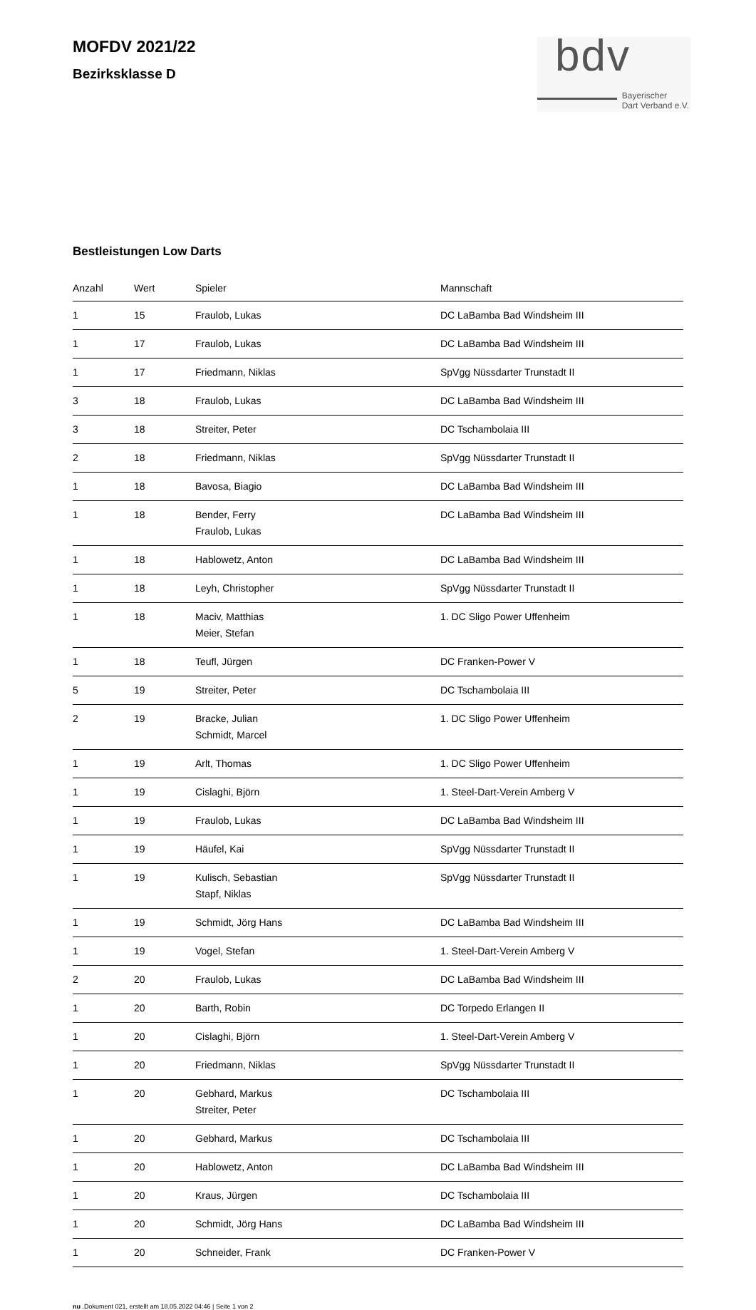MOFDV 2021/22
Bezirksklasse D
bdv
Bayerischer
Dart Verband e.V.
Bestleistungen Low Darts
| Anzahl | Wert | Spieler | Mannschaft |
| --- | --- | --- | --- |
| 1 | 15 | Fraulob, Lukas | DC LaBamba Bad Windsheim III |
| 1 | 17 | Fraulob, Lukas | DC LaBamba Bad Windsheim III |
| 1 | 17 | Friedmann, Niklas | SpVgg Nüssdarter Trunstadt II |
| 3 | 18 | Fraulob, Lukas | DC LaBamba Bad Windsheim III |
| 3 | 18 | Streiter, Peter | DC Tschambolaia III |
| 2 | 18 | Friedmann, Niklas | SpVgg Nüssdarter Trunstadt II |
| 1 | 18 | Bavosa, Biagio | DC LaBamba Bad Windsheim III |
| 1 | 18 | Bender, Ferry Fraulob, Lukas | DC LaBamba Bad Windsheim III |
| 1 | 18 | Hablowetz, Anton | DC LaBamba Bad Windsheim III |
| 1 | 18 | Leyh, Christopher | SpVgg Nüssdarter Trunstadt II |
| 1 | 18 | Maciv, Matthias Meier, Stefan | 1. DC Sligo Power Uffenheim |
| 1 | 18 | Teufl, Jürgen | DC Franken-Power V |
| 5 | 19 | Streiter, Peter | DC Tschambolaia III |
| 2 | 19 | Bracke, Julian Schmidt, Marcel | 1. DC Sligo Power Uffenheim |
| 1 | 19 | Arlt, Thomas | 1. DC Sligo Power Uffenheim |
| 1 | 19 | Cislaghi, Björn | 1. Steel-Dart-Verein Amberg V |
| 1 | 19 | Fraulob, Lukas | DC LaBamba Bad Windsheim III |
| 1 | 19 | Häufel, Kai | SpVgg Nüssdarter Trunstadt II |
| 1 | 19 | Kulisch, Sebastian Stapf, Niklas | SpVgg Nüssdarter Trunstadt II |
| 1 | 19 | Schmidt, Jörg Hans | DC LaBamba Bad Windsheim III |
| 1 | 19 | Vogel, Stefan | 1. Steel-Dart-Verein Amberg V |
| 2 | 20 | Fraulob, Lukas | DC LaBamba Bad Windsheim III |
| 1 | 20 | Barth, Robin | DC Torpedo Erlangen II |
| 1 | 20 | Cislaghi, Björn | 1. Steel-Dart-Verein Amberg V |
| 1 | 20 | Friedmann, Niklas | SpVgg Nüssdarter Trunstadt II |
| 1 | 20 | Gebhard, Markus Streiter, Peter | DC Tschambolaia III |
| 1 | 20 | Gebhard, Markus | DC Tschambolaia III |
| 1 | 20 | Hablowetz, Anton | DC LaBamba Bad Windsheim III |
| 1 | 20 | Kraus, Jürgen | DC Tschambolaia III |
| 1 | 20 | Schmidt, Jörg Hans | DC LaBamba Bad Windsheim III |
| 1 | 20 | Schneider, Frank | DC Franken-Power V |
nu .Dokument 021, erstellt am 18.05.2022 04:46 | Seite 1 von 2